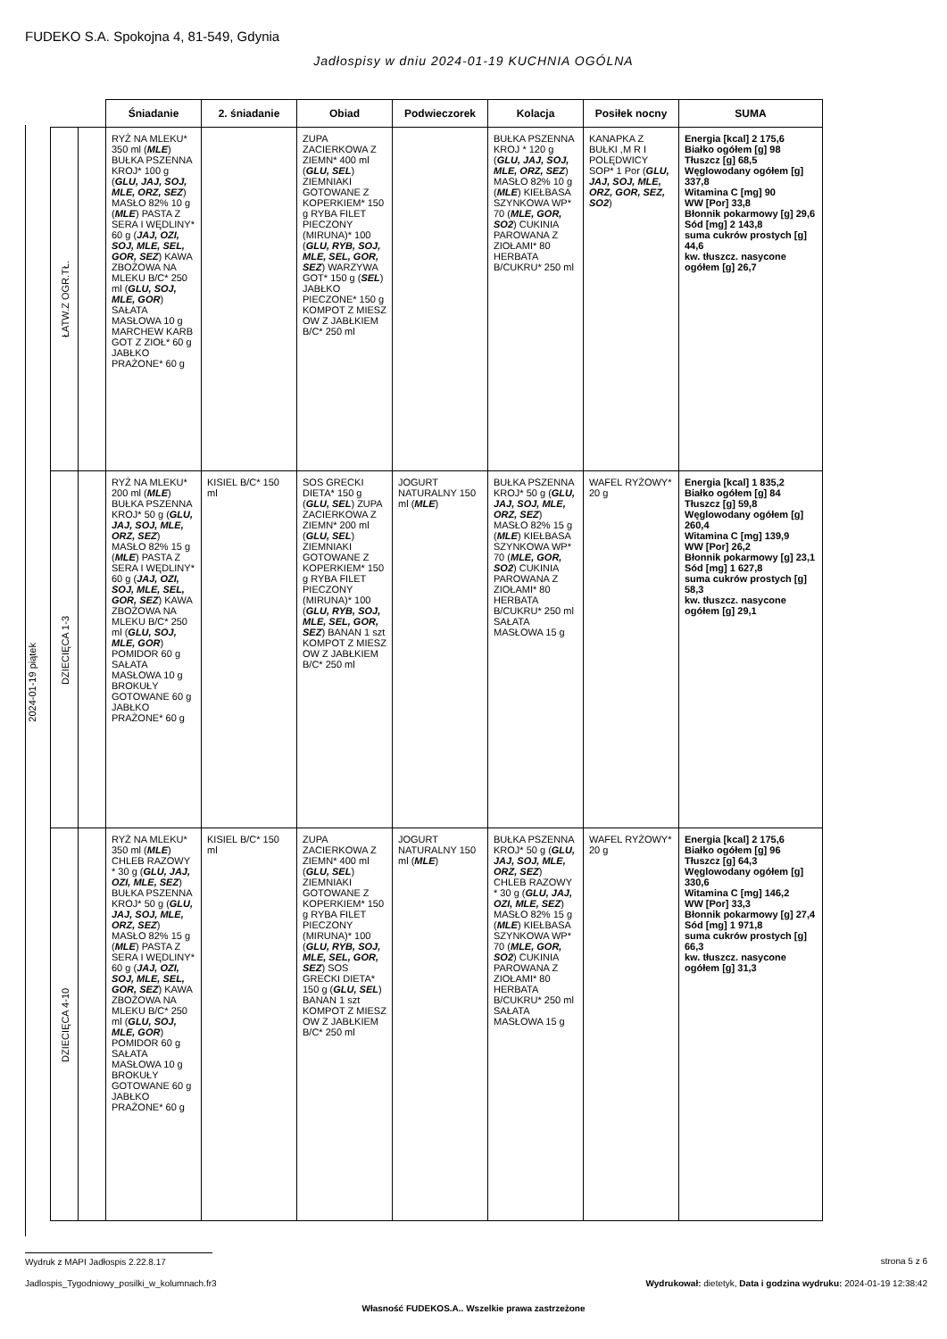FUDEKO S.A. Spokojna 4, 81-549, Gdynia
Jadłospisy w dniu 2024-01-19 KUCHNIA OGÓLNA
2024-01-19 piątek
| | | Śniadanie | 2. śniadanie | Obiad | Podwieczorek | Kolacja | Posiłek nocny | SUMA |
| --- | --- | --- | --- | --- | --- | --- | --- | --- |
| ŁATW.Z OGR.TŁ. | | RYŻ NA MLEKU* 350 ml ( MLE ) BUŁKA PSZENNA KROJ* 100 g ( GLU, JAJ, SOJ, MLE, ORZ, SEZ ) MASŁO 82% 10 g ( MLE ) PASTA Z SERA I WĘDLINY* 60 g ( JAJ, OZI, SOJ, MLE, SEL, GOR, SEZ ) KAWA ZBOŻOWA NA MLEKU B/C* 250 ml ( GLU, SOJ, MLE, GOR ) SAŁATA MASŁOWA 10 g MARCHEW KARB GOT Z ZIOŁ* 60 g JABŁKO PRAŻONE* 60 g | | ZUPA ZACIERKOWA Z ZIEMN* 400 ml ( GLU, SEL ) ZIEMNIAKI GOTOWANE Z KOPERKIEM* 150 g RYBA FILET PIECZONY (MIRUNA)* 100 ( GLU, RYB, SOJ, MLE, SEL, GOR, SEZ ) WARZYWA GOT* 150 g ( SEL ) JABŁKO PIECZONE* 150 g KOMPOT Z MIESZ OW Z JABŁKIEM B/C* 250 ml | | BUŁKA PSZENNA KROJ * 120 g ( GLU, JAJ, SOJ, MLE, ORZ, SEZ ) MASŁO 82% 10 g ( MLE ) KIEŁBASA SZYNKOWA WP* 70 ( MLE, GOR, SO2 ) CUKINIA PAROWANA Z ZIOŁAMI* 80 HERBATA B/CUKRU* 250 ml | KANAPKA Z BUŁKI ,M R I POLĘDWICY SOP* 1 Por ( GLU, JAJ, SOJ, MLE, ORZ, GOR, SEZ, SO2 ) | Energia [kcal] 2 175,6 Białko ogółem [g] 98 Tłuszcz [g] 68,5 Węglowodany ogółem [g] 337,8 Witamina C [mg] 90 WW [Por] 33,8 Błonnik pokarmowy [g] 29,6 Sód [mg] 2 143,8 suma cukrów prostych [g] 44,6 kw. tłuszcz. nasycone ogółem [g] 26,7 |
| DZIECIĘCA 1-3 | | RYŻ NA MLEKU* 200 ml ( MLE ) BUŁKA PSZENNA KROJ* 50 g ( GLU, JAJ, SOJ, MLE, ORZ, SEZ ) MASŁO 82% 15 g ( MLE ) PASTA Z SERA I WĘDLINY* 60 g ( JAJ, OZI, SOJ, MLE, SEL, GOR, SEZ ) KAWA ZBOŻOWA NA MLEKU B/C* 250 ml ( GLU, SOJ, MLE, GOR ) POMIDOR 60 g SAŁATA MASŁOWA 10 g BROKUŁY GOTOWANE 60 g JABŁKO PRAŻONE* 60 g | KISIEL B/C* 150 ml | SOS GRECKI DIETA* 150 g ( GLU, SEL ) ZUPA ZACIERKOWA Z ZIEMN* 200 ml ( GLU, SEL ) ZIEMNIAKI GOTOWANE Z KOPERKIEM* 150 g RYBA FILET PIECZONY (MIRUNA)* 100 ( GLU, RYB, SOJ, MLE, SEL, GOR, SEZ ) BANAN 1 szt KOMPOT Z MIESZ OW Z JABŁKIEM B/C* 250 ml | JOGURT NATURALNY 150 ml ( MLE ) | BUŁKA PSZENNA KROJ* 50 g ( GLU, JAJ, SOJ, MLE, ORZ, SEZ ) MASŁO 82% 15 g ( MLE ) KIEŁBASA SZYNKOWA WP* 70 ( MLE, GOR, SO2 ) CUKINIA PAROWANA Z ZIOŁAMI* 80 HERBATA B/CUKRU* 250 ml SAŁATA MASŁOWA 15 g | WAFEL RYŻOWY* 20 g | Energia [kcal] 1 835,2 Białko ogółem [g] 84 Tłuszcz [g] 59,8 Węglowodany ogółem [g] 260,4 Witamina C [mg] 139,9 WW [Por] 26,2 Błonnik pokarmowy [g] 23,1 Sód [mg] 1 627,8 suma cukrów prostych [g] 58,3 kw. tłuszcz. nasycone ogółem [g] 29,1 |
| DZIECIĘCA 4-10 | | RYŻ NA MLEKU* 350 ml ( MLE ) CHLEB RAZOWY * 30 g ( GLU, JAJ, OZI, MLE, SEZ ) BUŁKA PSZENNA KROJ* 50 g ( GLU, JAJ, SOJ, MLE, ORZ, SEZ ) MASŁO 82% 15 g ( MLE ) PASTA Z SERA I WĘDLINY* 60 g ( JAJ, OZI, SOJ, MLE, SEL, GOR, SEZ ) KAWA ZBOŻOWA NA MLEKU B/C* 250 ml ( GLU, SOJ, MLE, GOR ) POMIDOR 60 g SAŁATA MASŁOWA 10 g BROKUŁY GOTOWANE 60 g JABŁKO PRAŻONE* 60 g | KISIEL B/C* 150 ml | ZUPA ZACIERKOWA Z ZIEMN* 400 ml ( GLU, SEL ) ZIEMNIAKI GOTOWANE Z KOPERKIEM* 150 g RYBA FILET PIECZONY (MIRUNA)* 100 ( GLU, RYB, SOJ, MLE, SEL, GOR, SEZ ) SOS GRECKI DIETA* 150 g ( GLU, SEL ) BANAN 1 szt KOMPOT Z MIESZ OW Z JABŁKIEM B/C* 250 ml | JOGURT NATURALNY 150 ml ( MLE ) | BUŁKA PSZENNA KROJ* 50 g ( GLU, JAJ, SOJ, MLE, ORZ, SEZ ) CHLEB RAZOWY * 30 g ( GLU, JAJ, OZI, MLE, SEZ ) MASŁO 82% 15 g ( MLE ) KIEŁBASA SZYNKOWA WP* 70 ( MLE, GOR, SO2 ) CUKINIA PAROWANA Z ZIOŁAMI* 80 HERBATA B/CUKRU* 250 ml SAŁATA MASŁOWA 15 g | WAFEL RYŻOWY* 20 g | Energia [kcal] 2 175,6 Białko ogółem [g] 96 Tłuszcz [g] 64,3 Węglowodany ogółem [g] 330,6 Witamina C [mg] 146,2 WW [Por] 33,3 Błonnik pokarmowy [g] 27,4 Sód [mg] 1 971,8 suma cukrów prostych [g] 66,3 kw. tłuszcz. nasycone ogółem [g] 31,3 |
Wydruk z MAPI Jadłospis 2.22.8.17 strona 5 z 6
Jadlospis_Tygodniowy_posilki_w_kolumnach.fr3
Wydrukował: dietetyk, Data i godzina wydruku: 2024-01-19 12:38:42
Własność FUDEKOS.A.. Wszelkie prawa zastrzeżone